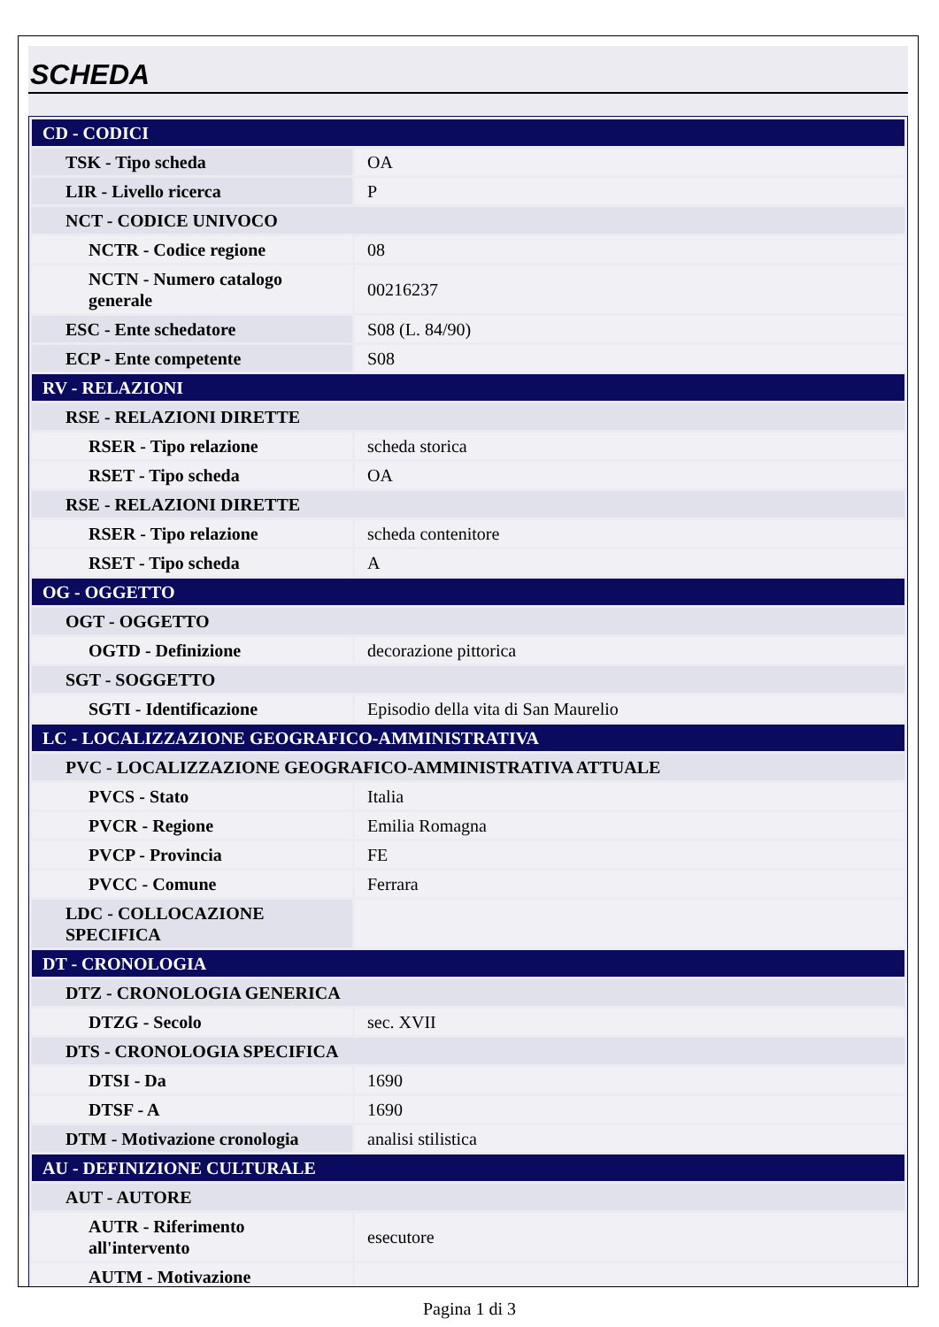SCHEDA
| CD - CODICI | |
| TSK - Tipo scheda | OA |
| LIR - Livello ricerca | P |
| NCT - CODICE UNIVOCO | |
| NCTR - Codice regione | 08 |
| NCTN - Numero catalogo generale | 00216237 |
| ESC - Ente schedatore | S08 (L. 84/90) |
| ECP - Ente competente | S08 |
| RV - RELAZIONI | |
| RSE - RELAZIONI DIRETTE | |
| RSER - Tipo relazione | scheda storica |
| RSET - Tipo scheda | OA |
| RSE - RELAZIONI DIRETTE | |
| RSER - Tipo relazione | scheda contenitore |
| RSET - Tipo scheda | A |
| OG - OGGETTO | |
| OGT - OGGETTO | |
| OGTD - Definizione | decorazione pittorica |
| SGT - SOGGETTO | |
| SGTI - Identificazione | Episodio della vita di San Maurelio |
| LC - LOCALIZZAZIONE GEOGRAFICO-AMMINISTRATIVA | |
| PVC - LOCALIZZAZIONE GEOGRAFICO-AMMINISTRATIVA ATTUALE | |
| PVCS - Stato | Italia |
| PVCR - Regione | Emilia Romagna |
| PVCP - Provincia | FE |
| PVCC - Comune | Ferrara |
| LDC - COLLOCAZIONE SPECIFICA | |
| DT - CRONOLOGIA | |
| DTZ - CRONOLOGIA GENERICA | |
| DTZG - Secolo | sec. XVII |
| DTS - CRONOLOGIA SPECIFICA | |
| DTSI - Da | 1690 |
| DTSF - A | 1690 |
| DTM - Motivazione cronologia | analisi stilistica |
| AU - DEFINIZIONE CULTURALE | |
| AUT - AUTORE | |
| AUTR - Riferimento all'intervento | esecutore |
| AUTM - Motivazione | |
Pagina 1 di 3